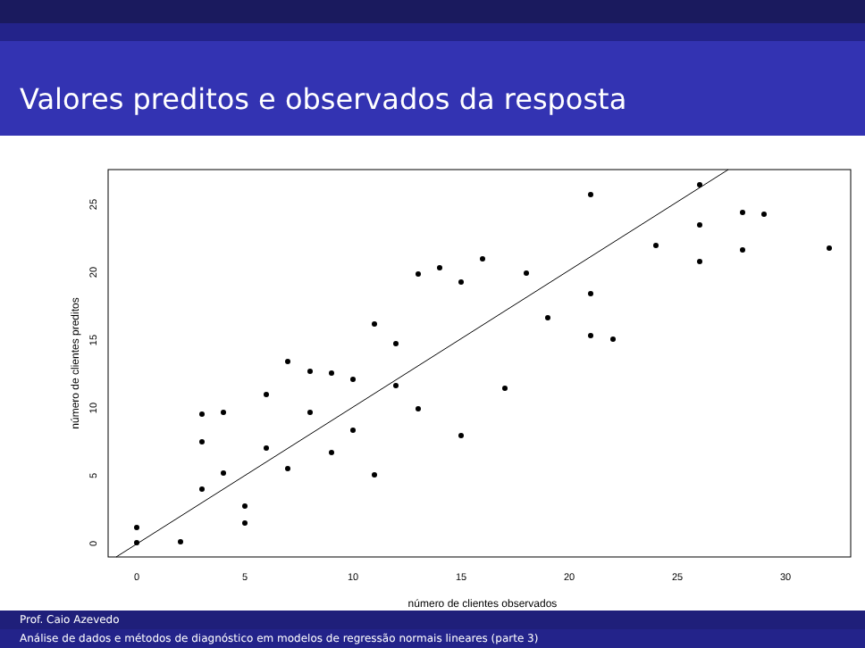Valores preditos e observados da resposta
0
5
10
15
20
25
30
número de clientes observados
0
5
10
15
20
25
número de clientes preditos
Prof. Caio Azevedo
Análise de dados e métodos de diagnóstico em modelos de regressão normais lineares (parte 3)